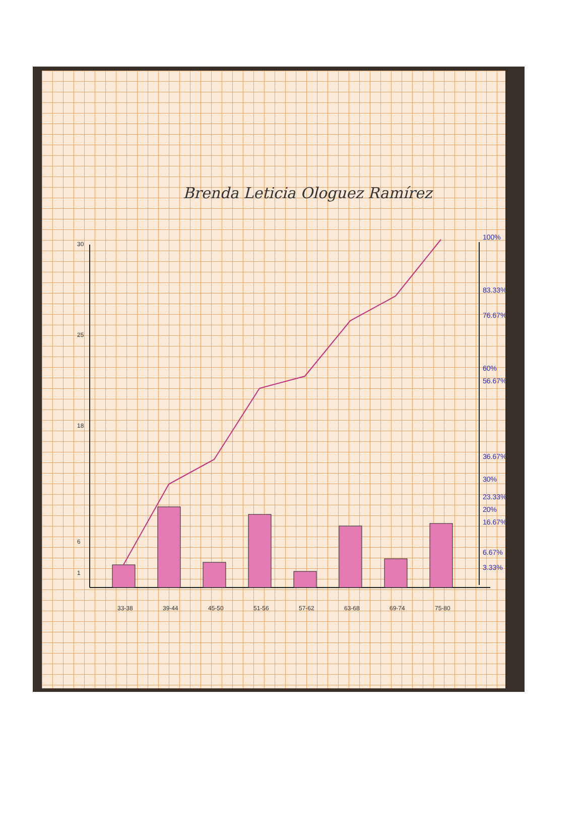Brenda Leticia Ologuez Ramírez
30
25
18
6
1
100%
83.33%
76.67%
60%
56.67%
36.67%
30%
23.33%
20%
16.67%
6.67%
3.33%
33-38
39-44
45-50
51-56
57-62
63-68
69-74
75-80